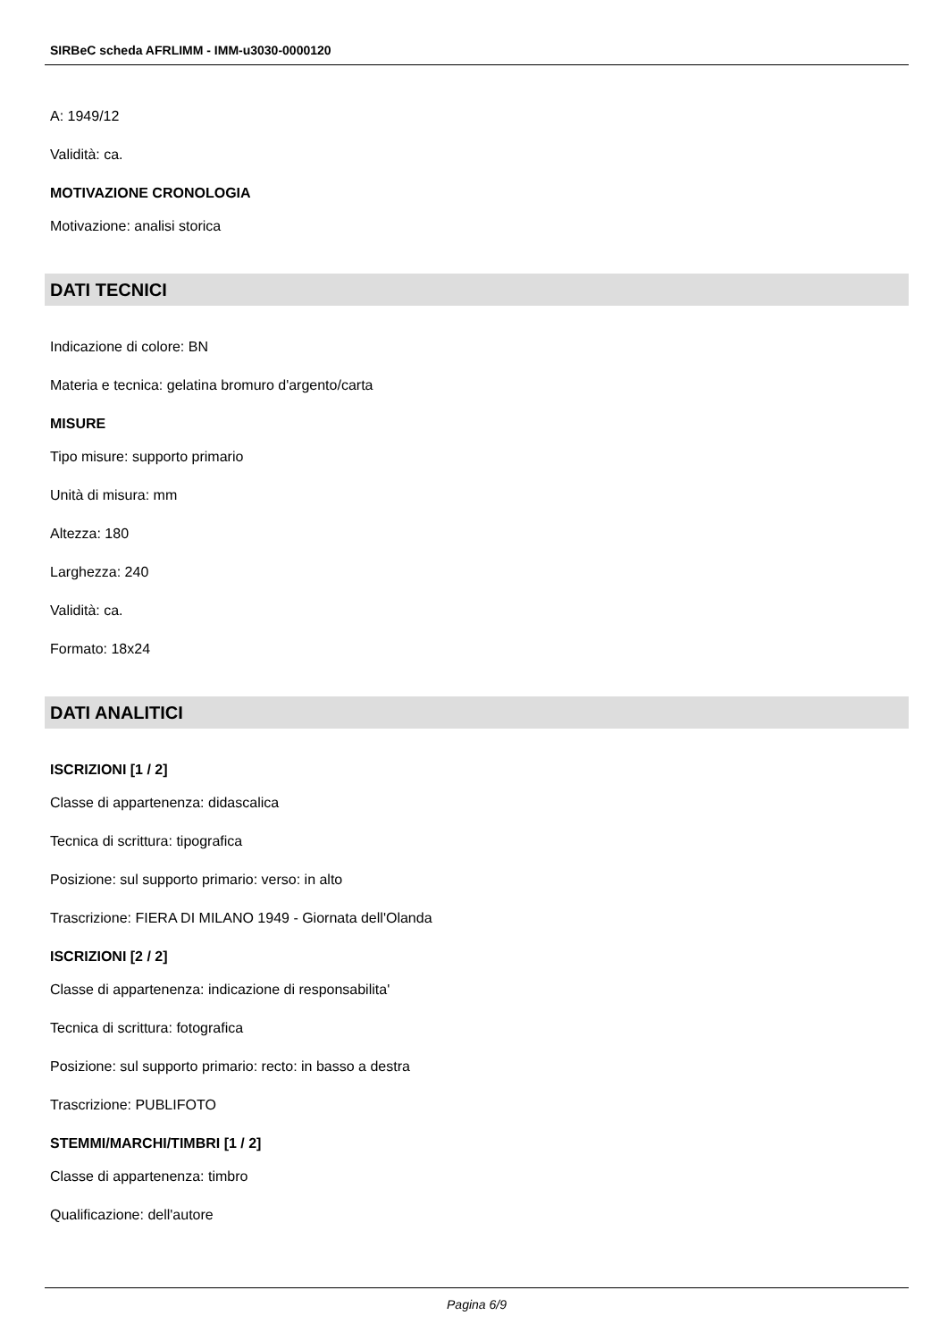SIRBeC scheda AFRLIMM - IMM-u3030-0000120
A: 1949/12
Validità: ca.
MOTIVAZIONE CRONOLOGIA
Motivazione: analisi storica
DATI TECNICI
Indicazione di colore: BN
Materia e tecnica: gelatina bromuro d'argento/carta
MISURE
Tipo misure: supporto primario
Unità di misura: mm
Altezza: 180
Larghezza: 240
Validità: ca.
Formato: 18x24
DATI ANALITICI
ISCRIZIONI [1 / 2]
Classe di appartenenza: didascalica
Tecnica di scrittura: tipografica
Posizione: sul supporto primario: verso: in alto
Trascrizione: FIERA DI MILANO 1949 - Giornata dell'Olanda
ISCRIZIONI [2 / 2]
Classe di appartenenza: indicazione di responsabilita'
Tecnica di scrittura: fotografica
Posizione: sul supporto primario: recto: in basso a destra
Trascrizione: PUBLIFOTO
STEMMI/MARCHI/TIMBRI [1 / 2]
Classe di appartenenza: timbro
Qualificazione: dell'autore
Pagina 6/9